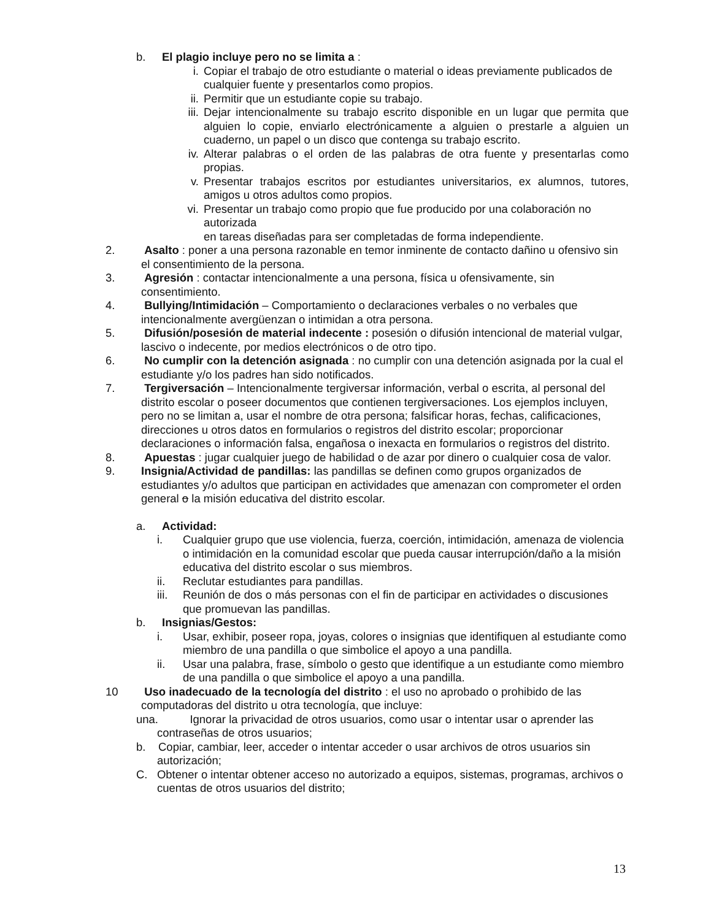b. El plagio incluye pero no se limita a :
i. Copiar el trabajo de otro estudiante o material o ideas previamente publicados de cualquier fuente y presentarlos como propios.
ii. Permitir que un estudiante copie su trabajo.
iii. Dejar intencionalmente su trabajo escrito disponible en un lugar que permita que alguien lo copie, enviarlo electrónicamente a alguien o prestarle a alguien un cuaderno, un papel o un disco que contenga su trabajo escrito.
iv. Alterar palabras o el orden de las palabras de otra fuente y presentarlas como propias.
v. Presentar trabajos escritos por estudiantes universitarios, ex alumnos, tutores, amigos u otros adultos como propios.
vi. Presentar un trabajo como propio que fue producido por una colaboración no autorizada
en tareas diseñadas para ser completadas de forma independiente.
2. Asalto : poner a una persona razonable en temor inminente de contacto dañino u ofensivo sin el consentimiento de la persona.
3. Agresión : contactar intencionalmente a una persona, física u ofensivamente, sin consentimiento.
4. Bullying/Intimidación – Comportamiento o declaraciones verbales o no verbales que intencionalmente avergüenzan o intimidan a otra persona.
5. Difusión/posesión de material indecente : posesión o difusión intencional de material vulgar, lascivo o indecente, por medios electrónicos o de otro tipo.
6. No cumplir con la detención asignada : no cumplir con una detención asignada por la cual el estudiante y/o los padres han sido notificados.
7. Tergiversación – Intencionalmente tergiversar información, verbal o escrita, al personal del distrito escolar o poseer documentos que contienen tergiversaciones. Los ejemplos incluyen, pero no se limitan a, usar el nombre de otra persona; falsificar horas, fechas, calificaciones, direcciones u otros datos en formularios o registros del distrito escolar; proporcionar declaraciones o información falsa, engañosa o inexacta en formularios o registros del distrito.
8. Apuestas : jugar cualquier juego de habilidad o de azar por dinero o cualquier cosa de valor.
9. Insignia/Actividad de pandillas: las pandillas se definen como grupos organizados de estudiantes y/o adultos que participan en actividades que amenazan con comprometer el orden general o la misión educativa del distrito escolar.
a. Actividad:
i. Cualquier grupo que use violencia, fuerza, coerción, intimidación, amenaza de violencia o intimidación en la comunidad escolar que pueda causar interrupción/daño a la misión educativa del distrito escolar o sus miembros.
ii. Reclutar estudiantes para pandillas.
iii. Reunión de dos o más personas con el fin de participar en actividades o discusiones que promuevan las pandillas.
b. Insignias/Gestos:
i. Usar, exhibir, poseer ropa, joyas, colores o insignias que identifiquen al estudiante como miembro de una pandilla o que simbolice el apoyo a una pandilla.
ii. Usar una palabra, frase, símbolo o gesto que identifique a un estudiante como miembro de una pandilla o que simbolice el apoyo a una pandilla.
10 Uso inadecuado de la tecnología del distrito : el uso no aprobado o prohibido de las computadoras del distrito u otra tecnología, que incluye:
una. Ignorar la privacidad de otros usuarios, como usar o intentar usar o aprender las contraseñas de otros usuarios;
b. Copiar, cambiar, leer, acceder o intentar acceder o usar archivos de otros usuarios sin autorización;
C. Obtener o intentar obtener acceso no autorizado a equipos, sistemas, programas, archivos o cuentas de otros usuarios del distrito;
13